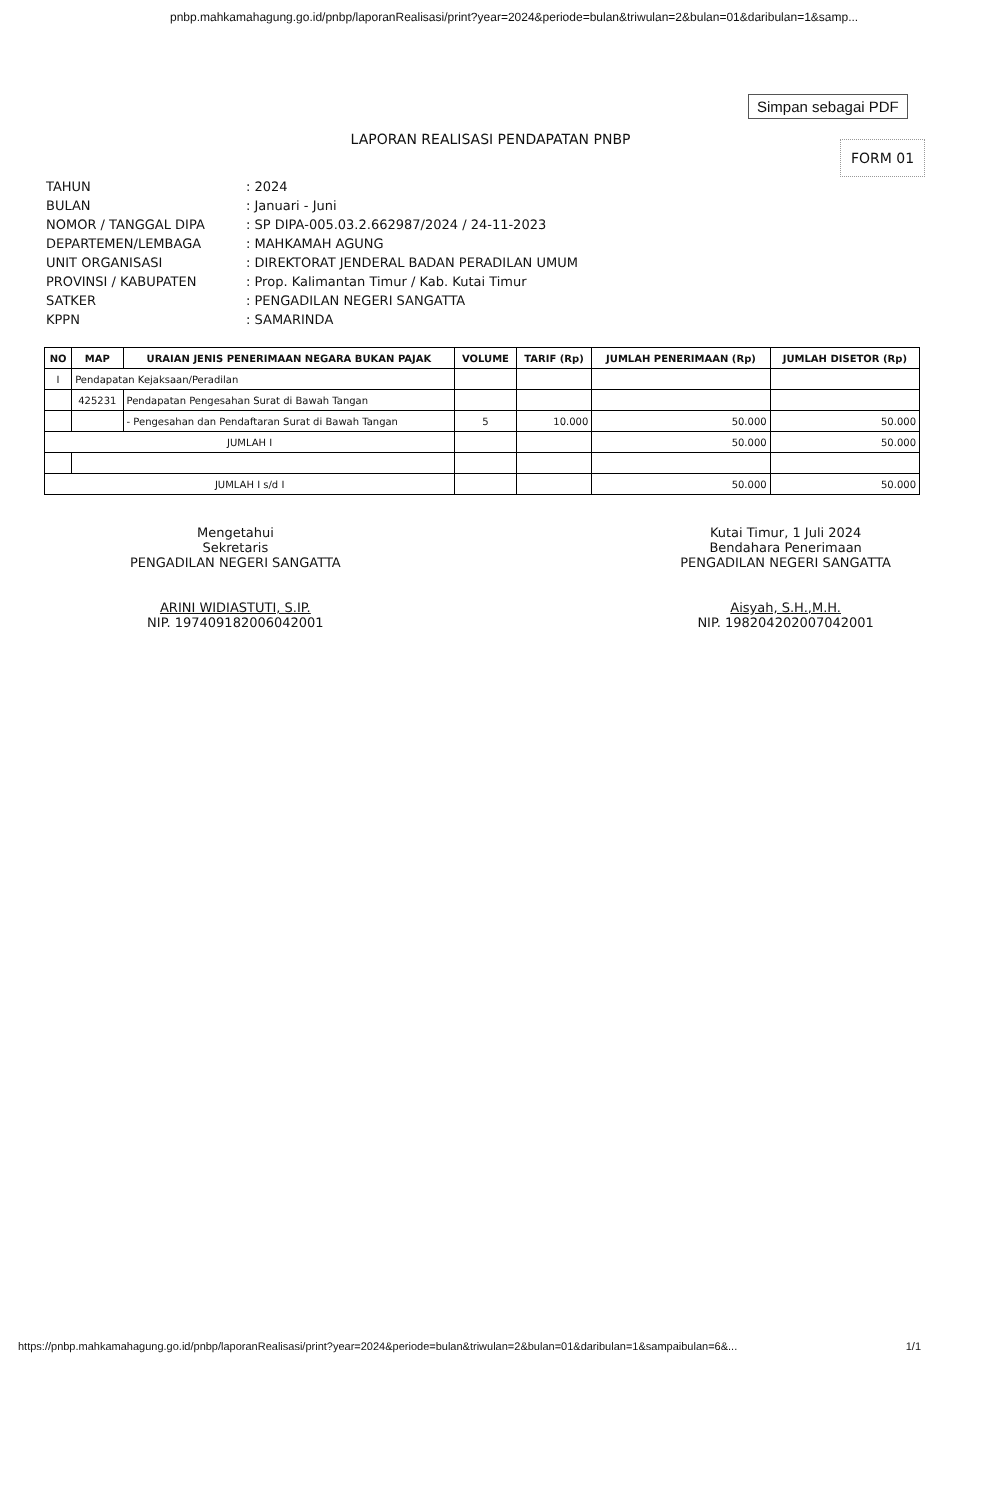pnbp.mahkamahagung.go.id/pnbp/laporanRealisasi/print?year=2024&periode=bulan&triwulan=2&bulan=01&daribulan=1&samp...
Simpan sebagai PDF
LAPORAN REALISASI PENDAPATAN PNBP
FORM 01
| TAHUN | : 2024 |
| BULAN | : Januari - Juni |
| NOMOR / TANGGAL DIPA | : SP DIPA-005.03.2.662987/2024 / 24-11-2023 |
| DEPARTEMEN/LEMBAGA | : MAHKAMAH AGUNG |
| UNIT ORGANISASI | : DIREKTORAT JENDERAL BADAN PERADILAN UMUM |
| PROVINSI / KABUPATEN | : Prop. Kalimantan Timur / Kab. Kutai Timur |
| SATKER | : PENGADILAN NEGERI SANGATTA |
| KPPN | : SAMARINDA |
| NO | MAP | URAIAN JENIS PENERIMAAN NEGARA BUKAN PAJAK | VOLUME | TARIF (Rp) | JUMLAH PENERIMAAN (Rp) | JUMLAH DISETOR (Rp) |
| --- | --- | --- | --- | --- | --- | --- |
| I | Pendapatan Kejaksaan/Peradilan | | | | | |
| | 425231 | Pendapatan Pengesahan Surat di Bawah Tangan | | | | |
| | | - Pengesahan dan Pendaftaran Surat di Bawah Tangan | 5 | 10.000 | 50.000 | 50.000 |
| JUMLAH I | | | | | 50.000 | 50.000 |
| JUMLAH I s/d I | | | | | 50.000 | 50.000 |
Mengetahui
Sekretaris
PENGADILAN NEGERI SANGATTA
ARINI WIDIASTUTI, S.IP.
NIP. 197409182006042001
Kutai Timur, 1 Juli 2024
Bendahara Penerimaan
PENGADILAN NEGERI SANGATTA
Aisyah, S.H.,M.H.
NIP. 198204202007042001
https://pnbp.mahkamahagung.go.id/pnbp/laporanRealisasi/print?year=2024&periode=bulan&triwulan=2&bulan=01&daribulan=1&sampaibulan=6&... 1/1